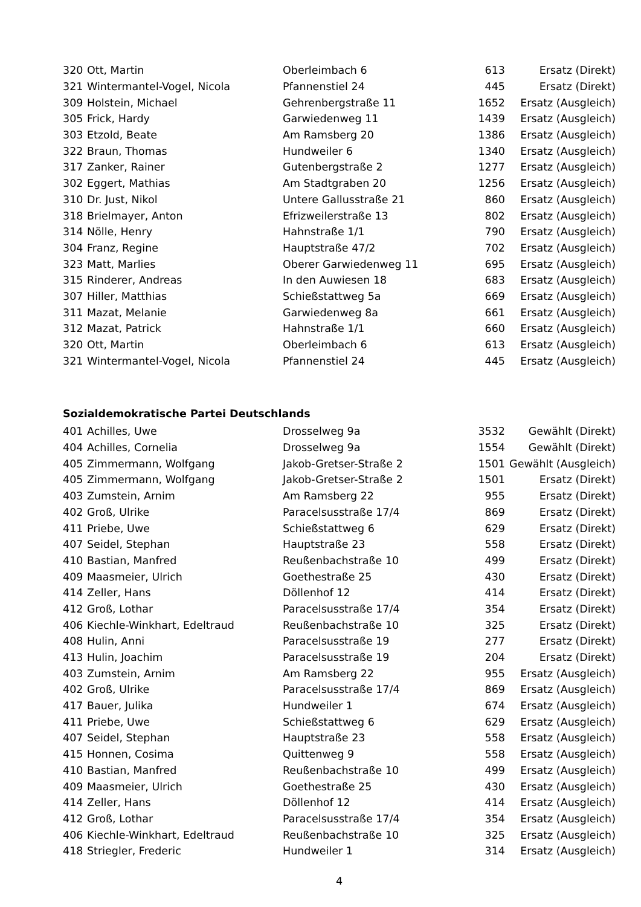| 320 | Ott, Martin | Oberleimbach 6 | 613 | Ersatz (Direkt) |
| 321 | Wintermantel-Vogel, Nicola | Pfannenstiel 24 | 445 | Ersatz (Direkt) |
| 309 | Holstein, Michael | Gehrenbergstraße 11 | 1652 | Ersatz (Ausgleich) |
| 305 | Frick, Hardy | Garwiedenweg 11 | 1439 | Ersatz (Ausgleich) |
| 303 | Etzold, Beate | Am Ramsberg 20 | 1386 | Ersatz (Ausgleich) |
| 322 | Braun, Thomas | Hundweiler 6 | 1340 | Ersatz (Ausgleich) |
| 317 | Zanker, Rainer | Gutenbergstraße 2 | 1277 | Ersatz (Ausgleich) |
| 302 | Eggert, Mathias | Am Stadtgraben 20 | 1256 | Ersatz (Ausgleich) |
| 310 | Dr. Just, Nikol | Untere Gallusstraße 21 | 860 | Ersatz (Ausgleich) |
| 318 | Brielmayer, Anton | Efrizweilerstraße 13 | 802 | Ersatz (Ausgleich) |
| 314 | Nölle, Henry | Hahnstraße 1/1 | 790 | Ersatz (Ausgleich) |
| 304 | Franz, Regine | Hauptstraße 47/2 | 702 | Ersatz (Ausgleich) |
| 323 | Matt, Marlies | Oberer Garwiedenweg 11 | 695 | Ersatz (Ausgleich) |
| 315 | Rinderer, Andreas | In den Auwiesen 18 | 683 | Ersatz (Ausgleich) |
| 307 | Hiller, Matthias | Schießstattweg 5a | 669 | Ersatz (Ausgleich) |
| 311 | Mazat, Melanie | Garwiedenweg 8a | 661 | Ersatz (Ausgleich) |
| 312 | Mazat, Patrick | Hahnstraße 1/1 | 660 | Ersatz (Ausgleich) |
| 320 | Ott, Martin | Oberleimbach 6 | 613 | Ersatz (Ausgleich) |
| 321 | Wintermantel-Vogel, Nicola | Pfannenstiel 24 | 445 | Ersatz (Ausgleich) |
Sozialdemokratische Partei Deutschlands
| 401 | Achilles, Uwe | Drosselweg 9a | 3532 | Gewählt (Direkt) |
| 404 | Achilles, Cornelia | Drosselweg 9a | 1554 | Gewählt (Direkt) |
| 405 | Zimmermann, Wolfgang | Jakob-Gretser-Straße 2 | 1501 | Gewählt (Ausgleich) |
| 405 | Zimmermann, Wolfgang | Jakob-Gretser-Straße 2 | 1501 | Ersatz (Direkt) |
| 403 | Zumstein, Arnim | Am Ramsberg 22 | 955 | Ersatz (Direkt) |
| 402 | Groß, Ulrike | Paracelsusstraße 17/4 | 869 | Ersatz (Direkt) |
| 411 | Priebe, Uwe | Schießstattweg 6 | 629 | Ersatz (Direkt) |
| 407 | Seidel, Stephan | Hauptstraße 23 | 558 | Ersatz (Direkt) |
| 410 | Bastian, Manfred | Reußenbachstraße 10 | 499 | Ersatz (Direkt) |
| 409 | Maasmeier, Ulrich | Goethestraße 25 | 430 | Ersatz (Direkt) |
| 414 | Zeller, Hans | Döllenhof 12 | 414 | Ersatz (Direkt) |
| 412 | Groß, Lothar | Paracelsusstraße 17/4 | 354 | Ersatz (Direkt) |
| 406 | Kiechle-Winkhart, Edeltraud | Reußenbachstraße 10 | 325 | Ersatz (Direkt) |
| 408 | Hulin, Anni | Paracelsusstraße 19 | 277 | Ersatz (Direkt) |
| 413 | Hulin, Joachim | Paracelsusstraße 19 | 204 | Ersatz (Direkt) |
| 403 | Zumstein, Arnim | Am Ramsberg 22 | 955 | Ersatz (Ausgleich) |
| 402 | Groß, Ulrike | Paracelsusstraße 17/4 | 869 | Ersatz (Ausgleich) |
| 417 | Bauer, Julika | Hundweiler 1 | 674 | Ersatz (Ausgleich) |
| 411 | Priebe, Uwe | Schießstattweg 6 | 629 | Ersatz (Ausgleich) |
| 407 | Seidel, Stephan | Hauptstraße 23 | 558 | Ersatz (Ausgleich) |
| 415 | Honnen, Cosima | Quittenweg 9 | 558 | Ersatz (Ausgleich) |
| 410 | Bastian, Manfred | Reußenbachstraße 10 | 499 | Ersatz (Ausgleich) |
| 409 | Maasmeier, Ulrich | Goethestraße 25 | 430 | Ersatz (Ausgleich) |
| 414 | Zeller, Hans | Döllenhof 12 | 414 | Ersatz (Ausgleich) |
| 412 | Groß, Lothar | Paracelsusstraße 17/4 | 354 | Ersatz (Ausgleich) |
| 406 | Kiechle-Winkhart, Edeltraud | Reußenbachstraße 10 | 325 | Ersatz (Ausgleich) |
| 418 | Striegler, Frederic | Hundweiler 1 | 314 | Ersatz (Ausgleich) |
4